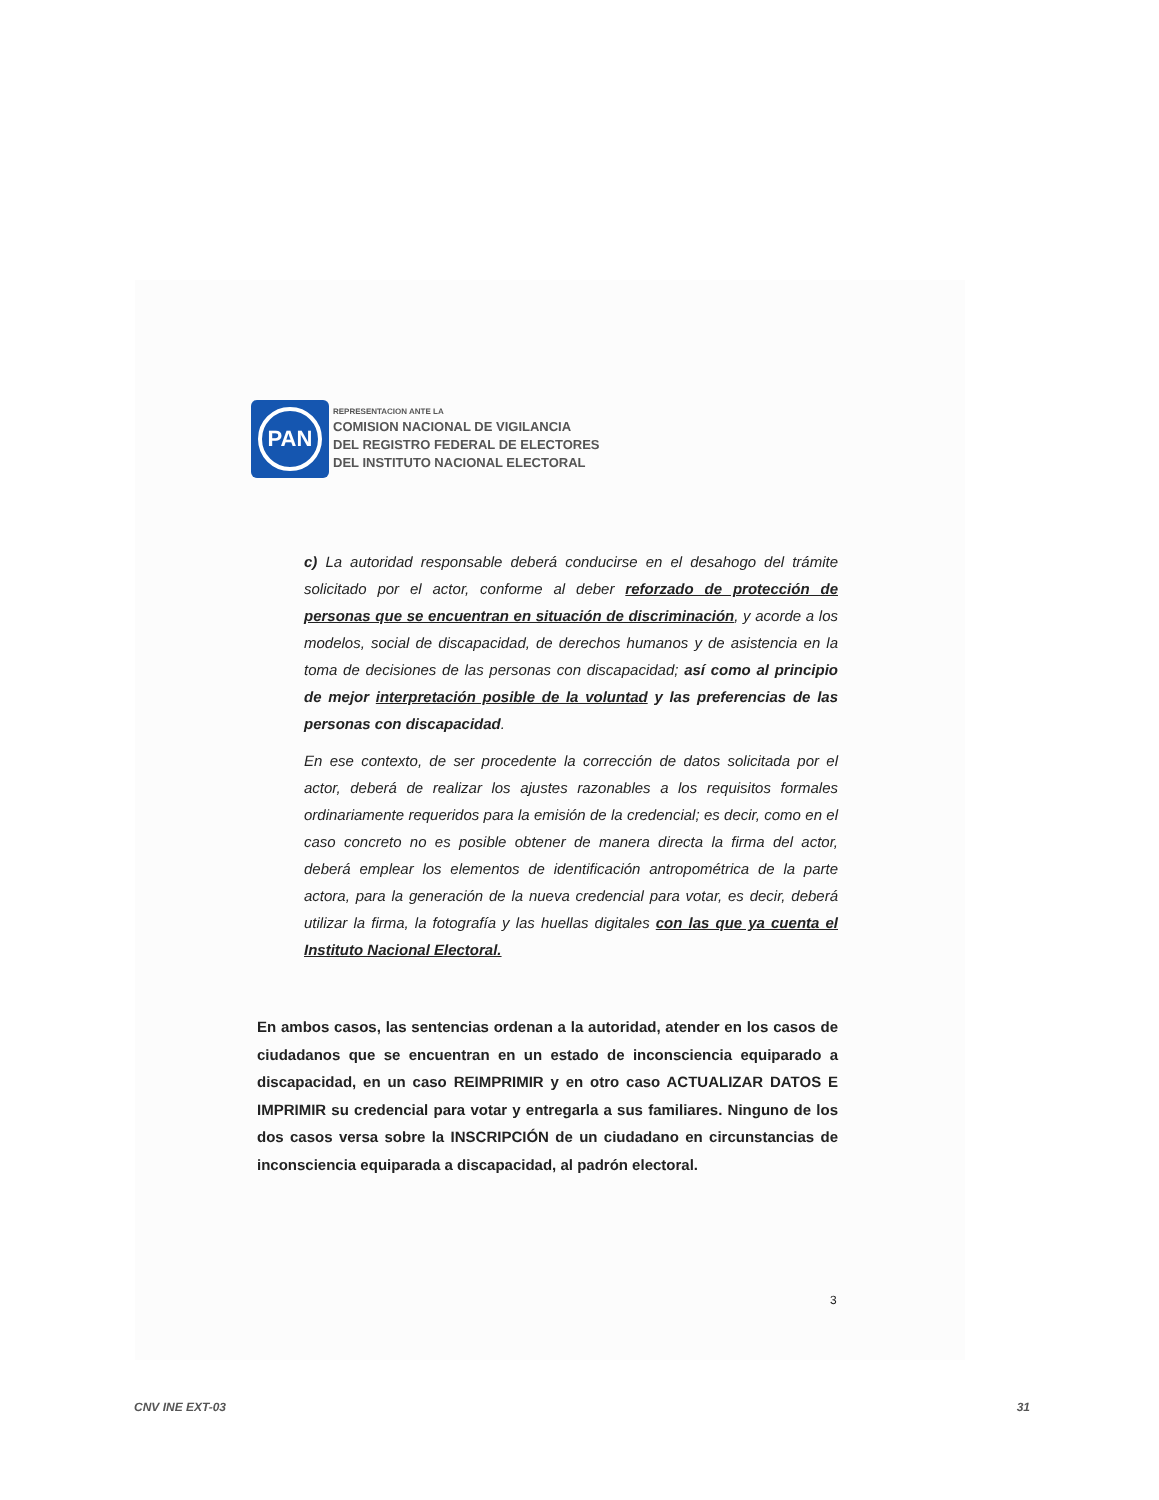PAN
REPRESENTACION ANTE LA
COMISION NACIONAL DE VIGILANCIA
DEL REGISTRO FEDERAL DE ELECTORES
DEL INSTITUTO NACIONAL ELECTORAL
c) La autoridad responsable deberá conducirse en el desahogo del trámite solicitado por el actor, conforme al deber reforzado de protección de personas que se encuentran en situación de discriminación, y acorde a los modelos, social de discapacidad, de derechos humanos y de asistencia en la toma de decisiones de las personas con discapacidad; así como al principio de mejor interpretación posible de la voluntad y las preferencias de las personas con discapacidad.
En ese contexto, de ser procedente la corrección de datos solicitada por el actor, deberá de realizar los ajustes razonables a los requisitos formales ordinariamente requeridos para la emisión de la credencial; es decir, como en el caso concreto no es posible obtener de manera directa la firma del actor, deberá emplear los elementos de identificación antropométrica de la parte actora, para la generación de la nueva credencial para votar, es decir, deberá utilizar la firma, la fotografía y las huellas digitales con las que ya cuenta el Instituto Nacional Electoral.
En ambos casos, las sentencias ordenan a la autoridad, atender en los casos de ciudadanos que se encuentran en un estado de inconsciencia equiparado a discapacidad, en un caso REIMPRIMIR y en otro caso ACTUALIZAR DATOS E IMPRIMIR su credencial para votar y entregarla a sus familiares. Ninguno de los dos casos versa sobre la INSCRIPCIÓN de un ciudadano en circunstancias de inconsciencia equiparada a discapacidad, al padrón electoral.
3
CNV INE EXT-03 31